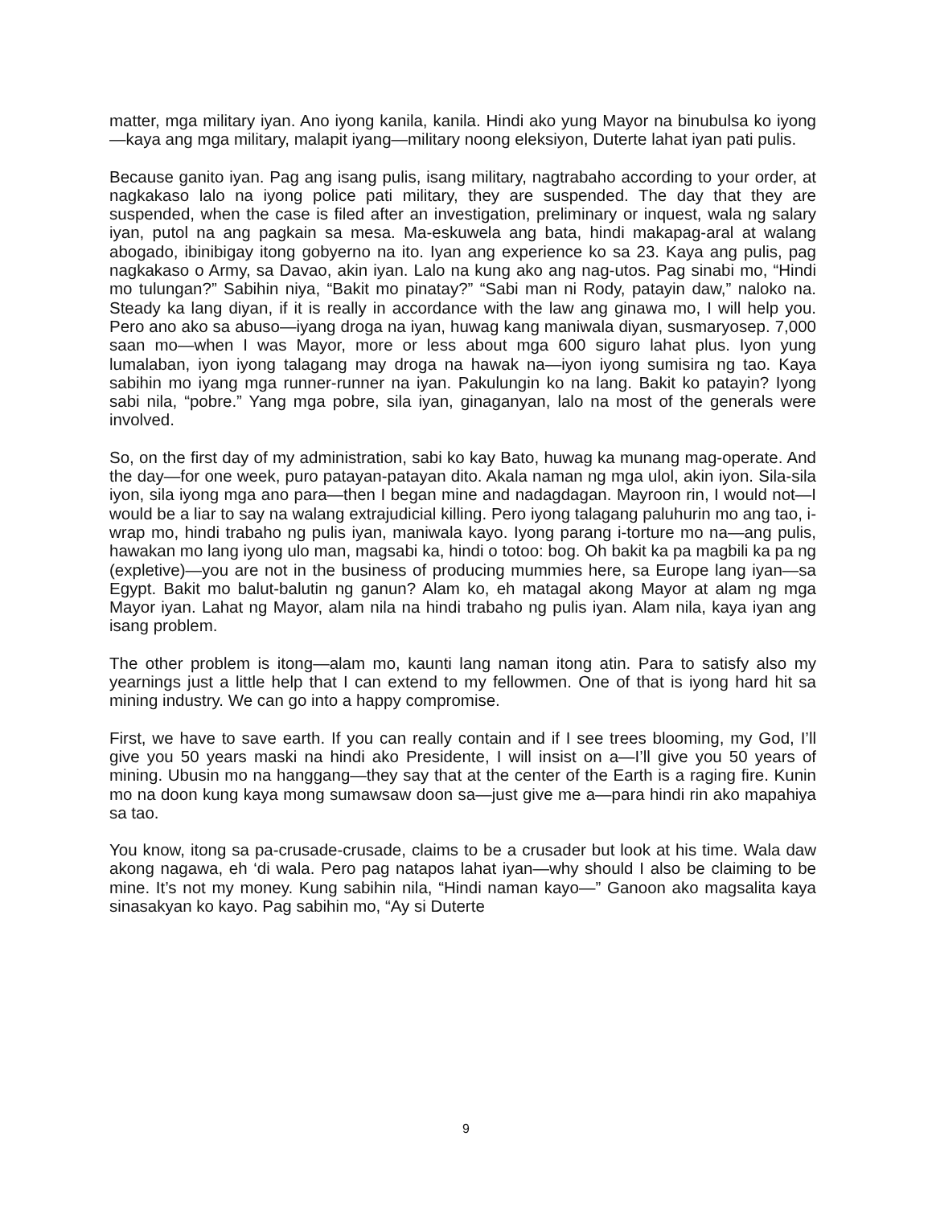matter, mga military iyan. Ano iyong kanila, kanila. Hindi ako yung Mayor na binubulsa ko iyong—kaya ang mga military, malapit iyang—military noong eleksiyon, Duterte lahat iyan pati pulis.
Because ganito iyan. Pag ang isang pulis, isang military, nagtrabaho according to your order, at nagkakaso lalo na iyong police pati military, they are suspended. The day that they are suspended, when the case is filed after an investigation, preliminary or inquest, wala ng salary iyan, putol na ang pagkain sa mesa. Ma-eskuwela ang bata, hindi makapag-aral at walang abogado, ibinibigay itong gobyerno na ito. Iyan ang experience ko sa 23. Kaya ang pulis, pag nagkakaso o Army, sa Davao, akin iyan. Lalo na kung ako ang nag-utos. Pag sinabi mo, “Hindi mo tulungan?” Sabihin niya, “Bakit mo pinatay?” “Sabi man ni Rody, patayin daw,” naloko na. Steady ka lang diyan, if it is really in accordance with the law ang ginawa mo, I will help you. Pero ano ako sa abuso—iyang droga na iyan, huwag kang maniwala diyan, susmaryosep. 7,000 saan mo—when I was Mayor, more or less about mga 600 siguro lahat plus. Iyon yung lumalaban, iyon iyong talagang may droga na hawak na—iyon iyong sumisira ng tao. Kaya sabihin mo iyang mga runner-runner na iyan. Pakulungin ko na lang. Bakit ko patayin? Iyong sabi nila, “pobre.” Yang mga pobre, sila iyan, ginaganyan, lalo na most of the generals were involved.
So, on the first day of my administration, sabi ko kay Bato, huwag ka munang mag-operate. And the day—for one week, puro patayan-patayan dito. Akala naman ng mga ulol, akin iyon. Sila-sila iyon, sila iyong mga ano para—then I began mine and nadagdagan. Mayroon rin, I would not—I would be a liar to say na walang extrajudicial killing. Pero iyong talagang paluhurin mo ang tao, i-wrap mo, hindi trabaho ng pulis iyan, maniwala kayo. Iyong parang i-torture mo na—ang pulis, hawakan mo lang iyong ulo man, magsabi ka, hindi o totoo: bog. Oh bakit ka pa magbili ka pa ng (expletive)—you are not in the business of producing mummies here, sa Europe lang iyan—sa Egypt. Bakit mo balut-balutin ng ganun? Alam ko, eh matagal akong Mayor at alam ng mga Mayor iyan. Lahat ng Mayor, alam nila na hindi trabaho ng pulis iyan. Alam nila, kaya iyan ang isang problem.
The other problem is itong—alam mo, kaunti lang naman itong atin. Para to satisfy also my yearnings just a little help that I can extend to my fellowmen. One of that is iyong hard hit sa mining industry. We can go into a happy compromise.
First, we have to save earth. If you can really contain and if I see trees blooming, my God, I’ll give you 50 years maski na hindi ako Presidente, I will insist on a—I’ll give you 50 years of mining. Ubusin mo na hanggang—they say that at the center of the Earth is a raging fire. Kunin mo na doon kung kaya mong sumawsaw doon sa—just give me a—para hindi rin ako mapahiya sa tao.
You know, itong sa pa-crusade-crusade, claims to be a crusader but look at his time. Wala daw akong nagawa, eh ‘di wala. Pero pag natapos lahat iyan—why should I also be claiming to be mine. It’s not my money. Kung sabihin nila, “Hindi naman kayo—” Ganoon ako magsalita kaya sinasakyan ko kayo. Pag sabihin mo, “Ay si Duterte
9